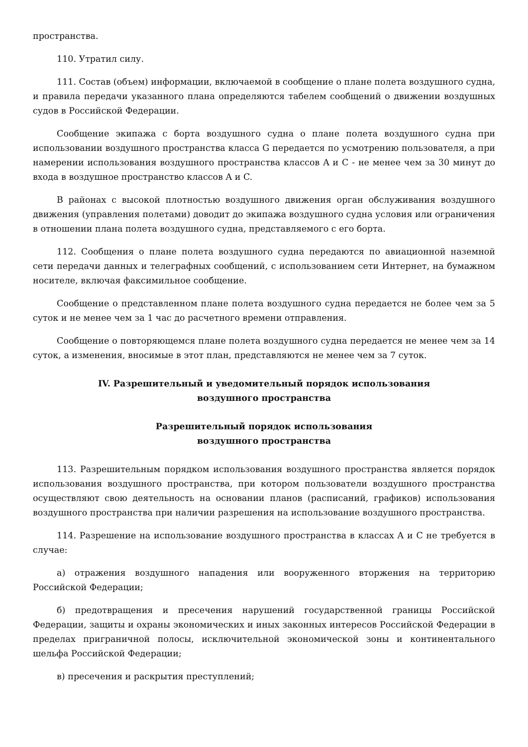пространства.
110. Утратил силу.
111. Состав (объем) информации, включаемой в сообщение о плане полета воздушного судна, и правила передачи указанного плана определяются табелем сообщений о движении воздушных судов в Российской Федерации.
Сообщение экипажа с борта воздушного судна о плане полета воздушного судна при использовании воздушного пространства класса G передается по усмотрению пользователя, а при намерении использования воздушного пространства классов A и C - не менее чем за 30 минут до входа в воздушное пространство классов A и C.
В районах с высокой плотностью воздушного движения орган обслуживания воздушного движения (управления полетами) доводит до экипажа воздушного судна условия или ограничения в отношении плана полета воздушного судна, представляемого с его борта.
112. Сообщения о плане полета воздушного судна передаются по авиационной наземной сети передачи данных и телеграфных сообщений, с использованием сети Интернет, на бумажном носителе, включая факсимильное сообщение.
Сообщение о представленном плане полета воздушного судна передается не более чем за 5 суток и не менее чем за 1 час до расчетного времени отправления.
Сообщение о повторяющемся плане полета воздушного судна передается не менее чем за 14 суток, а изменения, вносимые в этот план, представляются не менее чем за 7 суток.
IV. Разрешительный и уведомительный порядок использования
воздушного пространства
Разрешительный порядок использования
воздушного пространства
113. Разрешительным порядком использования воздушного пространства является порядок использования воздушного пространства, при котором пользователи воздушного пространства осуществляют свою деятельность на основании планов (расписаний, графиков) использования воздушного пространства при наличии разрешения на использование воздушного пространства.
114. Разрешение на использование воздушного пространства в классах A и C не требуется в случае:
а) отражения воздушного нападения или вооруженного вторжения на территорию Российской Федерации;
б) предотвращения и пресечения нарушений государственной границы Российской Федерации, защиты и охраны экономических и иных законных интересов Российской Федерации в пределах приграничной полосы, исключительной экономической зоны и континентального шельфа Российской Федерации;
в) пресечения и раскрытия преступлений;